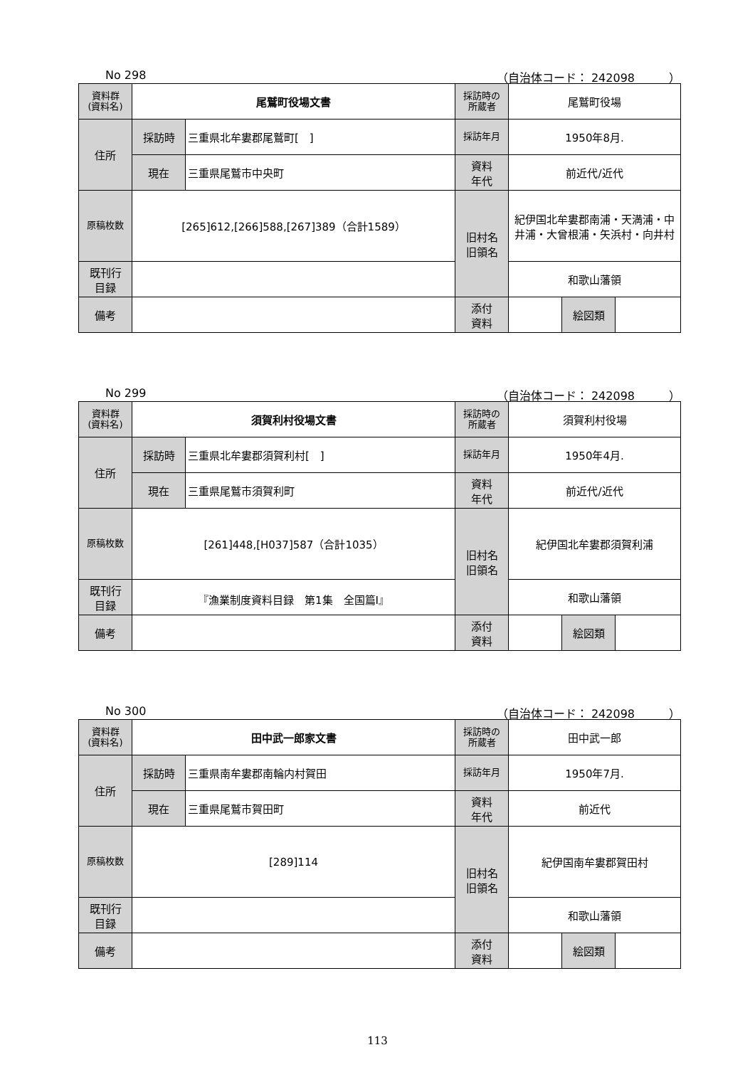No 298 （自治体コード： 242098　　　）
| 資料群 (資料名) | 尾鷲町役場文書 | | 採訪時の 所蔵者 | 尾鷲町役場 | | |
| 住所 | 採訪時 | 三重県北牟婁郡尾鷲町[ ] | 採訪年月 | 1950年8月. | | |
| | 現在 | 三重県尾鷲市中央町 | 資料 年代 | 前近代/近代 | | |
| 原稿枚数 | [265]612,[266]588,[267]389（合計1589） | | 旧村名 旧領名 | 紀伊国北牟婁郡南浦・天満浦・中井浦・大曾根浦・矢浜村・向井村 | | |
| 既刊行 目録 | | | | 和歌山藩領 | | |
| 備考 | | | | | | |
| | | | 添付 資料 | | 絵図類 | |
No 299 （自治体コード： 242098　　　）
| 資料群 (資料名) | 須賀利村役場文書 | | 採訪時の 所蔵者 | 須賀利村役場 | | |
| 住所 | 採訪時 | 三重県北牟婁郡須賀利村[ ] | 採訪年月 | 1950年4月. | | |
| | 現在 | 三重県尾鷲市須賀利町 | 資料 年代 | 前近代/近代 | | |
| 原稿枚数 | [261]448,[H037]587（合計1035） | | 旧村名 旧領名 | 紀伊国北牟婁郡須賀利浦 | | |
| 既刊行 目録 | 『漁業制度資料目録 第1集 全国篇Ⅰ』 | | | 和歌山藩領 | | |
| 備考 | | | | | | |
| | | | 添付 資料 | | 絵図類 | |
No 300 （自治体コード： 242098　　　）
| 資料群 (資料名) | 田中武一郎家文書 | | 採訪時の 所蔵者 | 田中武一郎 | | |
| 住所 | 採訪時 | 三重県南牟婁郡南輪内村賀田 | 採訪年月 | 1950年7月. | | |
| | 現在 | 三重県尾鷲市賀田町 | 資料 年代 | 前近代 | | |
| 原稿枚数 | [289]114 | | 旧村名 旧領名 | 紀伊国南牟婁郡賀田村 | | |
| 既刊行 目録 | | | | 和歌山藩領 | | |
| 備考 | | | | | | |
| | | | 添付 資料 | | 絵図類 | |
113